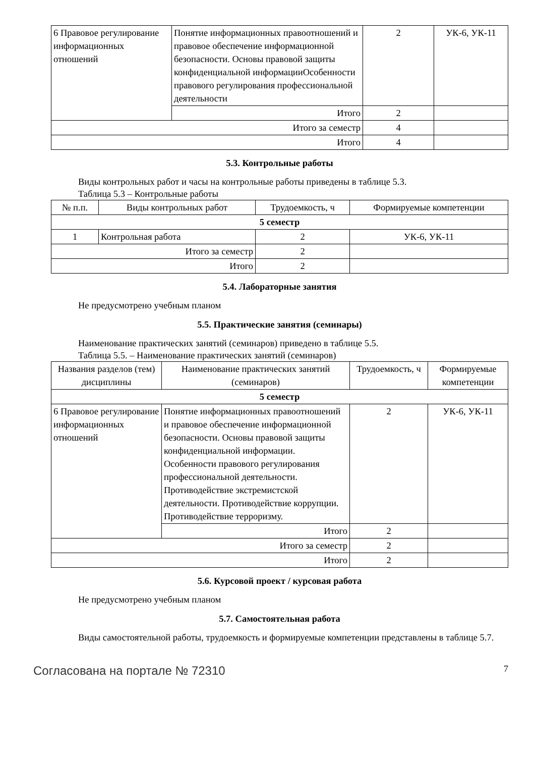| 6 Правовое регулирование информационных отношений | Понятие информационных правоотношений и правовое обеспечение информационной безопасности. Основы правовой защиты конфиденциальной информацииОсобенности правового регулирования профессиональной деятельности | 2 | УК-6, УК-11 |
| | Итого | 2 | |
| Итого за семестр | | 4 | |
| Итого | | 4 | |
5.3. Контрольные работы
Виды контрольных работ и часы на контрольные работы приведены в таблице 5.3.
Таблица 5.3 – Контрольные работы
| № п.п. | Виды контрольных работ | Трудоемкость, ч | Формируемые компетенции |
| --- | --- | --- | --- |
| 5 семестр | | | |
| 1 | Контрольная работа | 2 | УК-6, УК-11 |
| Итого за семестр | | 2 | |
| Итого | | 2 | |
5.4. Лабораторные занятия
Не предусмотрено учебным планом
5.5. Практические занятия (семинары)
Наименование практических занятий (семинаров) приведено в таблице 5.5.
Таблица 5.5. – Наименование практических занятий (семинаров)
| Названия разделов (тем) дисциплины | Наименование практических занятий (семинаров) | Трудоемкость, ч | Формируемые компетенции |
| --- | --- | --- | --- |
| 5 семестр | | | |
| 6 Правовое регулирование информационных отношений | Понятие информационных правоотношений и правовое обеспечение информационной безопасности. Основы правовой защиты конфиденциальной информации. Особенности правового регулирования профессиональной деятельности. Противодействие экстремистской деятельности. Противодействие коррупции. Противодействие терроризму. | 2 | УК-6, УК-11 |
| | Итого | 2 | |
| Итого за семестр | | 2 | |
| Итого | | 2 | |
5.6. Курсовой проект / курсовая работа
Не предусмотрено учебным планом
5.7. Самостоятельная работа
Виды самостоятельной работы, трудоемкость и формируемые компетенции представлены в таблице 5.7.
Согласована на портале № 72310 7